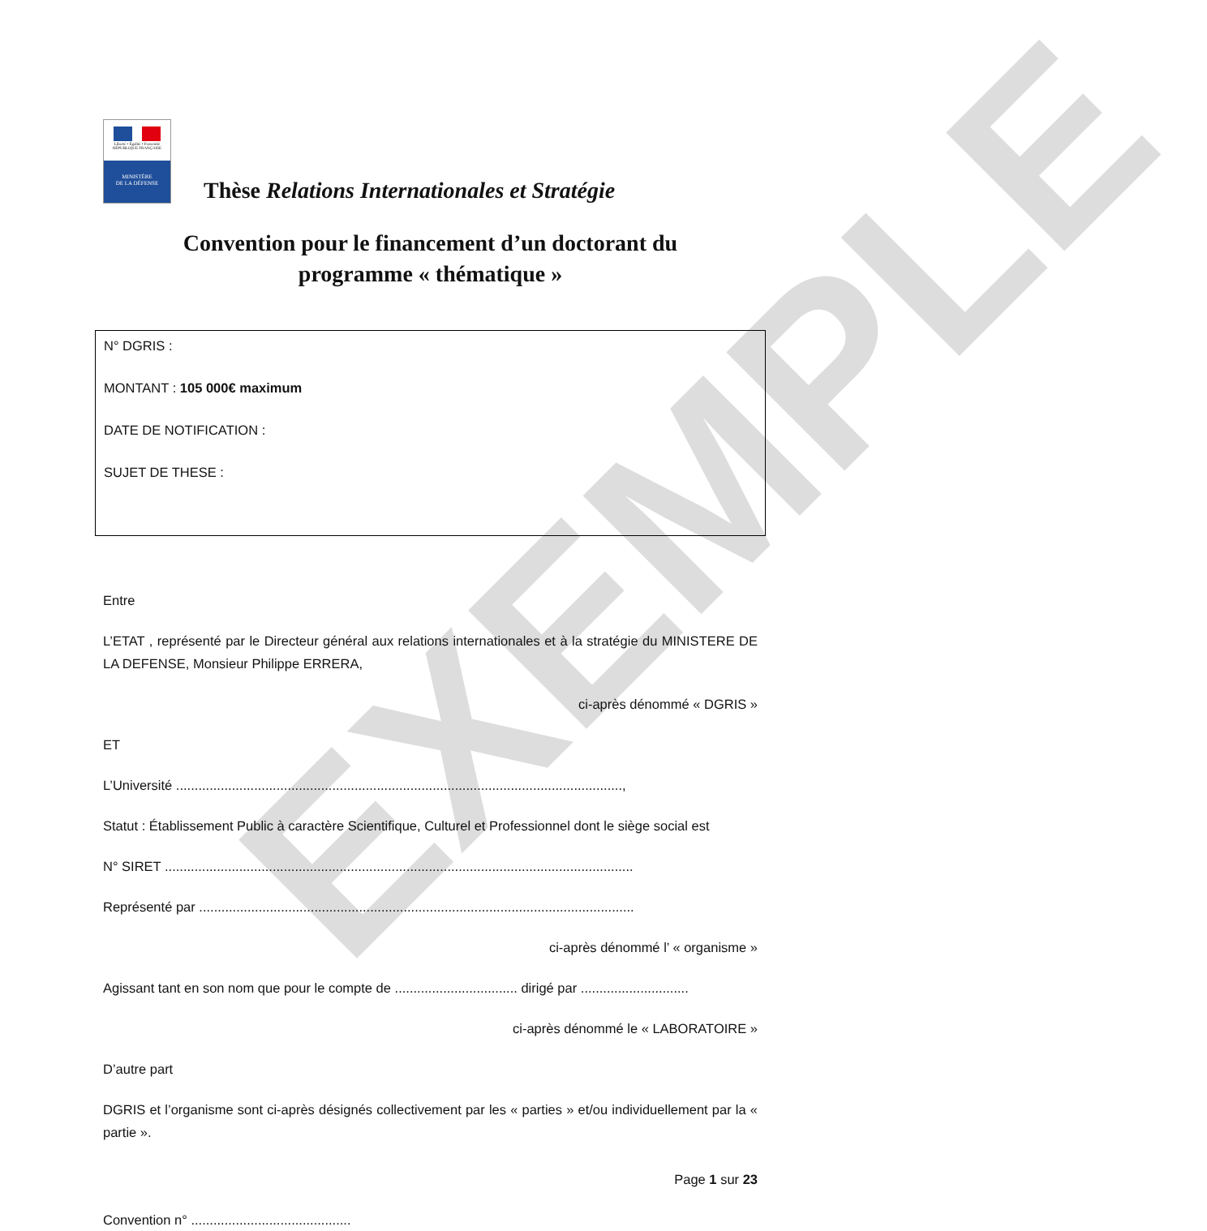EXEMPLE
Liberté • Égalité • Fraternité
RÉPUBLIQUE FRANÇAISE
MINISTÈRE
DE LA DÉFENSE
Thèse Relations Internationales et Stratégie
Convention pour le financement d’un doctorant du
programme « thématique »
N° DGRIS :
MONTANT : 105 000€ maximum
DATE DE NOTIFICATION :
SUJET DE THESE :
Entre
L’ETAT , représenté par le Directeur général aux relations internationales et à la stratégie du MINISTERE DE LA DEFENSE, Monsieur Philippe ERRERA,
ci-après dénommé « DGRIS »
ET
L’Université ........................................................................................................................,
Statut : Établissement Public à caractère Scientifique, Culturel et Professionnel dont le siège social est
N° SIRET ..............................................................................................................................
Représenté par .....................................................................................................................
ci-après dénommé l’ « organisme »
Agissant tant en son nom que pour le compte de ................................. dirigé par .............................
ci-après dénommé le « LABORATOIRE »
D’autre part
DGRIS et l’organisme sont ci-après désignés collectivement par les « parties » et/ou individuellement par la « partie ».
Page 1 sur 23
Convention n° ...........................................